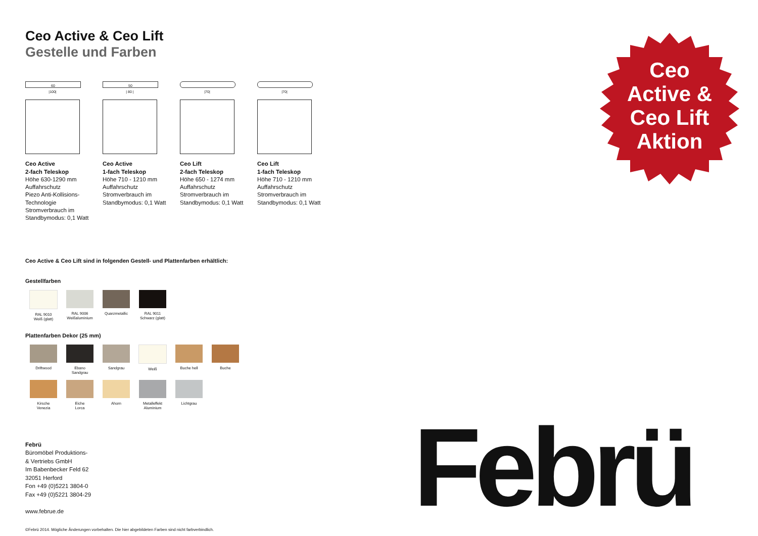Ceo
Active &
Ceo Lift
Aktion
Ceo Active & Ceo Lift
Gestelle und Farben
60
|100|
Ceo Active
2-fach Teleskop
Höhe 630-1290 mm
Auffahrschutz
Piezo Anti-Kollisions-
Technologie
Stromverbrauch im
Standbymodus: 0,1 Watt
50
| 80 |
Ceo Active
1-fach Teleskop
Höhe 710 - 1210 mm
Auffahrschutz
Stromverbrauch im
Standbymodus: 0,1 Watt
|70|
Ceo Lift
2-fach Teleskop
Höhe 650 - 1274 mm
Auffahrschutz
Stromverbrauch im
Standbymodus: 0,1 Watt
|70|
Ceo Lift
1-fach Teleskop
Höhe 710 - 1210 mm
Auffahrschutz
Stromverbrauch im
Standbymodus: 0,1 Watt
Ceo Active & Ceo Lift sind in folgenden Gestell- und Plattenfarben erhältlich:
Gestellfarben
RAL 9010
Weiß (glatt)
RAL 9006
Weißaluminium
Quarzmetallic
RAL 9011
Schwarz (glatt)
Plattenfarben Dekor (25 mm)
Driftwood
Ebano
Sandgrau
Sandgrau
Weiß
Buche hell
Buche
Kirsche
Venezia
Eiche
Lorca
Ahorn
Metalleffekt
Aluminium
Lichtgrau
Febrü
Büromöbel Produktions-
& Vertriebs GmbH
Im Babenbecker Feld 62
32051 Herford
Fon +49 (0)5221 3804-0
Fax +49 (0)5221 3804-29
www.februe.de
©Febrü 2014. Mögliche Änderungen vorbehalten. Die hier abgebildeten Farben sind nicht farbverbindlich.
Febrü